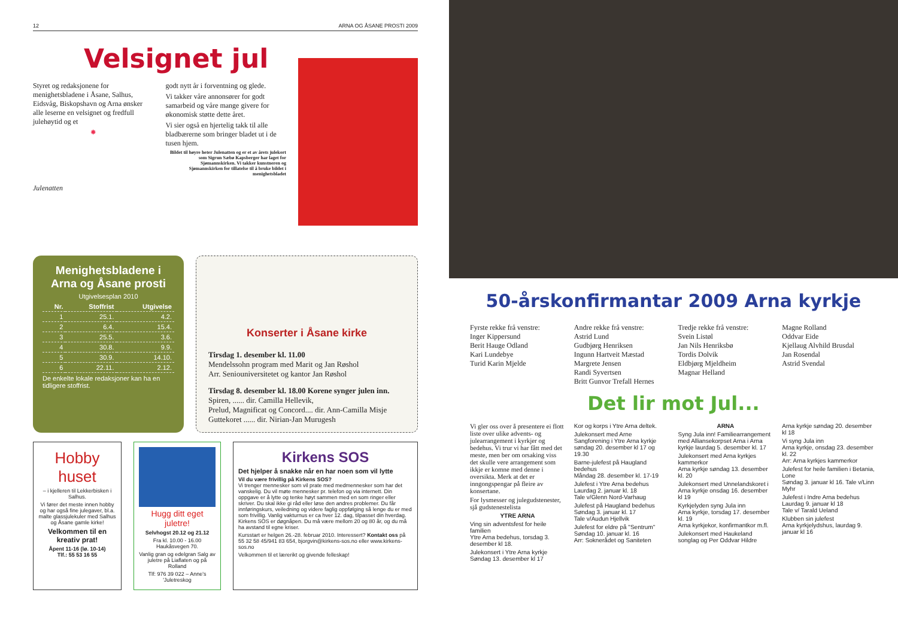12 ARNA OG ÅSANE PROSTI 2009
Velsignet jul
Styret og redaksjonene for menighetsbladene i Åsane, Salhus, Eidsvåg, Biskopshavn og Arna ønsker alle leserne en velsignet og fredfull julehøytid og et
✸
Julenatten
godt nytt år i forventning og glede.
Vi takker våre annonsører for godt samarbeid og våre mange givere for økonomisk støtte dette året.
Vi sier også en hjertelig takk til alle bladbærerne som bringer bladet ut i de tusen hjem.
Bildet til høyre heter Julenatten og er et av årets julekort som Sigrun Sæbø Kapsberger har laget for Sjømannskirken. Vi takker kunstneren og Sjømannskirken for tillatelse til å bruke bildet i menighetsbladet
Menighetsbladene i Arna og Åsane prosti
Utgivelsesplan 2010
| Nr. | Stoffrist | Utgivelse |
| --- | --- | --- |
| 1 | 25.1. | 4.2. |
| 2 | 6.4. | 15.4. |
| 3 | 25.5. | 3.6. |
| 4 | 30.8. | 9.9. |
| 5 | 30.9. | 14.10. |
| 6 | 22.11. | 2.12. |
De enkelte lokale redaksjoner kan ha en tidligere stoffrist.
Konserter i Åsane kirke
Tirsdag 1. desember kl. 11.00
Mendelssohn program med Marit og Jan Røshol
Arr. Seniouniversitetet og kantor Jan Røshol
Tirsdag 8. desember kl. 18.00 Korene synger julen inn.
Spiren, ...... dir. Camilla Hellevik,
Prelud, Magnificat og Concord.... dir. Ann-Camilla Misje
Guttekoret ...... dir. Nirian-Jan Murugesh
Hobby huset
– i kjelleren til Lekkerbisken i Salhus.
Vi fører det meste innen hobby og har også fine julegaver, bl.a. malte glassjulekuler med Salhus og Åsane gamle kirke!
Velkommen til en kreativ prat!
Åpent 11-16 (lø. 10-14)
Tlf.: 55 53 16 55
Hugg ditt eget juletre!
Selvhogst 20.12 og 21.12
Fra kl. 10.00 - 16.00 Haukåsvegen 70.
Vanlig gran og edelgran Salg av juletre på Liaflaten og på Rolland
Tlf: 976 39 022 – Anne's 'Juletreskog
Kirkens SOS
Det hjelper å snakke når en har noen som vil lytte
Vil du være frivillig på Kirkens SOS?
Vi trenger mennesker som vil prate med medmennesker som har det vanskelig. Du vil møte mennesker pr. telefon og via internett. Din oppgave er å lytte og tenke høyt sammen med en som ringer eller skriver. Du skal ikke gi råd eller løse den andres problemer. Du får innføringskurs, veiledning og videre faglig oppfølging så lenge du er med som frivillig. Vanlig vakturnus er ca hver 12. dag, tilpasset din hverdag. Kirkens SOS er døgnåpen. Du må være mellom 20 og 80 år, og du må ha avstand til egne kriser.
Kursstart er helgen 26.-28. februar 2010. Interessert? Kontakt oss på 55 32 58 45/941 83 654, bjorgvin@kirkens-sos.no eller www.kirkens-sos.no
Velkommen til et lærerikt og givende felleskap!
50-årskonfirmantar 2009 Arna kyrkje
Fyrste rekke frå venstre:
Inger Kippersund
Berit Hauge Odland
Kari Lundebye
Turid Karin Mjelde
Andre rekke frå venstre:
Astrid Lund
Gudbjørg Henriksen
Ingunn Hartveit Mæstad
Margrete Jensen
Randi Syvertsen
Britt Gunvor Trefall Hernes
Tredje rekke frå venstre:
Svein Listøl
Jan Nils Henriksbø
Tordis Dolvik
Eldbjørg Mjeldheim
Magnar Helland
Magne Rolland
Oddvar Eide
Kjellaug Alvhild Brusdal
Jan Rosendal
Astrid Svendal
Det lir mot Jul...
Vi gler oss over å presentere ei flott liste over ulike advents- og julearrangement i kyrkjer og bedehus. Vi trur vi har fått med det meste, men ber om orsaking viss det skulle vere arrangement som ikkje er komne med denne i oversikta. Merk at det er inngongspengar på fleire av konsertane.
For lysmesser og julegudstenester, sjå gudstenestelista
YTRE ARNA
Ving sin adventsfest for heile familien
Ytre Arna bedehus, torsdag 3. desember kl 18.
Julekonsert i Ytre Arna kyrkje
Søndag 13. desember kl 17
Kor og korps i Ytre Arna deltek.
Julekonsert med Arne Sangforening i Ytre Arna kyrkje søndag 20. desember kl 17 og 19.30
Barne-julefest på Haugland bedehus
Måndag 28. desember kl. 17-19
Julefest i Ytre Arna bedehus
Laurdag 2. januar kl. 18
Tale v/Glenn Nord-Varhaug
Julefest på Haugland bedehus
Søndag 3. januar kl. 17
Tale v/Audun Hjellvik
Julefest for eldre på "Sentrum"
Søndag 10. januar kl. 16
Arr: Soknerådet og Saniteten
ARNA
Syng Jula inn! Familiearrangement med Alliansekorpset Arna i Arna kyrkje laurdag 5. desember kl. 17
Julekonsert med Arna kyrkjes kammerkor
Arna kyrkje søndag 13. desember kl. 20
Julekonsert med Unnelandskoret i Arna kyrkje onsdag 16. desember kl 19
Kyrkjelyden syng Jula inn
Arna kyrkje, torsdag 17. desember kl. 19
Arna kyrkjekor, konfirmantkor m.fl.
Julekonsert med Haukeland songlag og Per Oddvar Hildre
Arna kyrkje søndag 20. desember kl 18
Vi syng Jula inn
Arna kyrkje, onsdag 23. desember kl. 22
Arr: Arna kyrkjes kammerkor
Julefest for heile familien i Betania, Lone
Søndag 3. januar kl 16. Tale v/Linn Myhr
Julefest i Indre Arna bedehus
Laurdag 9. januar kl 18
Tale v/ Tarald Ueland
Klubben sin julefest
Arna kyrkjelydshus, laurdag 9. januar kl 16